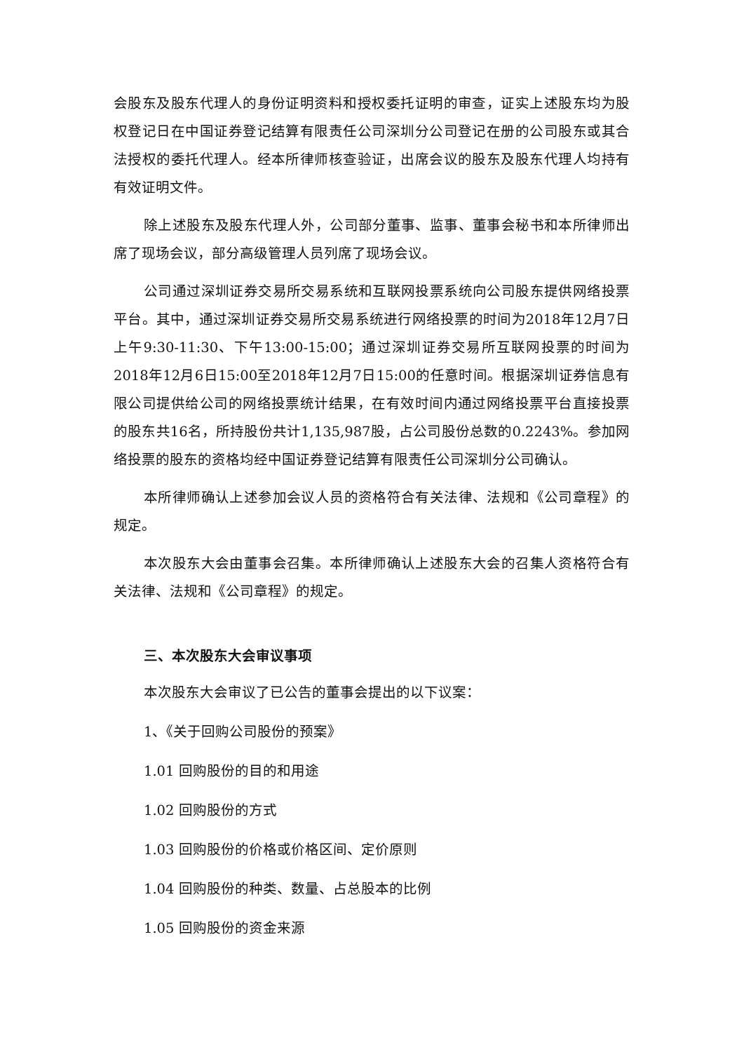会股东及股东代理人的身份证明资料和授权委托证明的审查，证实上述股东均为股权登记日在中国证券登记结算有限责任公司深圳分公司登记在册的公司股东或其合法授权的委托代理人。经本所律师核查验证，出席会议的股东及股东代理人均持有有效证明文件。
除上述股东及股东代理人外，公司部分董事、监事、董事会秘书和本所律师出席了现场会议，部分高级管理人员列席了现场会议。
公司通过深圳证券交易所交易系统和互联网投票系统向公司股东提供网络投票平台。其中，通过深圳证券交易所交易系统进行网络投票的时间为2018年12月7日上午9:30-11:30、下午13:00-15:00；通过深圳证券交易所互联网投票的时间为2018年12月6日15:00至2018年12月7日15:00的任意时间。根据深圳证券信息有限公司提供给公司的网络投票统计结果，在有效时间内通过网络投票平台直接投票的股东共16名，所持股份共计1,135,987股，占公司股份总数的0.2243%。参加网络投票的股东的资格均经中国证券登记结算有限责任公司深圳分公司确认。
本所律师确认上述参加会议人员的资格符合有关法律、法规和《公司章程》的规定。
本次股东大会由董事会召集。本所律师确认上述股东大会的召集人资格符合有关法律、法规和《公司章程》的规定。
三、本次股东大会审议事项
本次股东大会审议了已公告的董事会提出的以下议案：
1、《关于回购公司股份的预案》
1.01 回购股份的目的和用途
1.02 回购股份的方式
1.03 回购股份的价格或价格区间、定价原则
1.04 回购股份的种类、数量、占总股本的比例
1.05 回购股份的资金来源